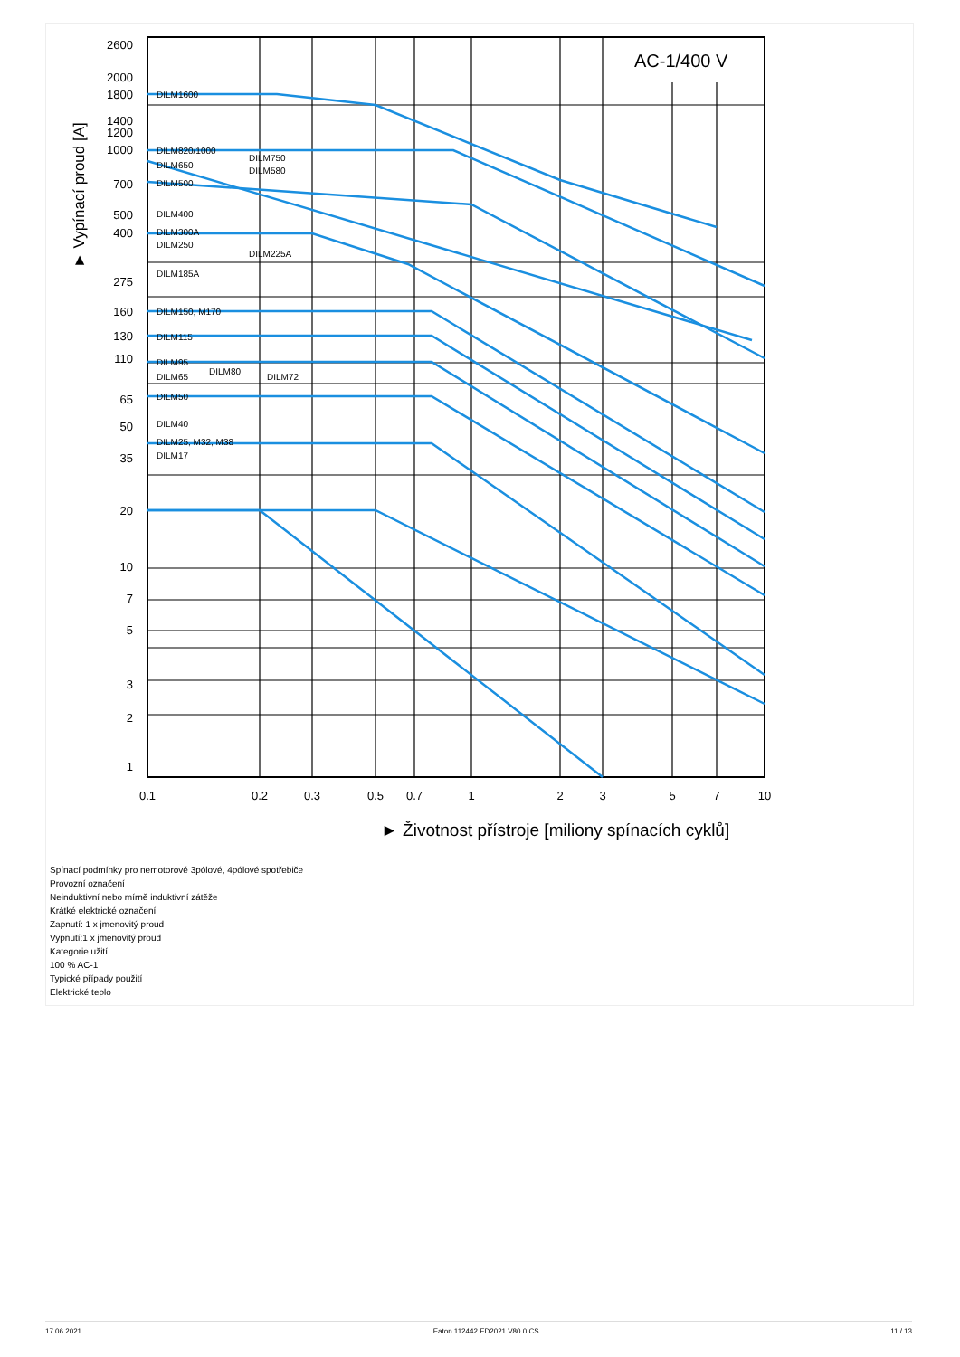2600
2000
1800
1400
1200
1000
700
500
400
275
160
130
110
65
50
35
20
10
7
5
3
2
1
0.1
0.2
0.3
0.5
0.7
1
2
3
5
7
10
AC-1/400 V
► Životnost přístroje [miliony spínacích cyklů]
► Vypínací proud [A]
DILM1600
DILM820/1000
DILM650
DILM500
DILM400
DILM300A
DILM250
DILM185A
DILM150, M170
DILM115
DILM95
DILM65
DILM50
DILM40
DILM25, M32, M38
DILM17
DILM750
DILM580
DILM225A
DILM80
DILM72
Spínací podmínky pro nemotorové 3pólové, 4pólové spotřebiče
Provozní označení
Neinduktivní nebo mírně induktivní zátěže
Krátké elektrické označení
Zapnutí: 1 x jmenovitý proud
Vypnutí:1 x jmenovitý proud
Kategorie užití
100 % AC-1
Typické případy použití
Elektrické teplo
17.06.2021 Eaton 112442 ED2021 V80.0 CS 11 / 13